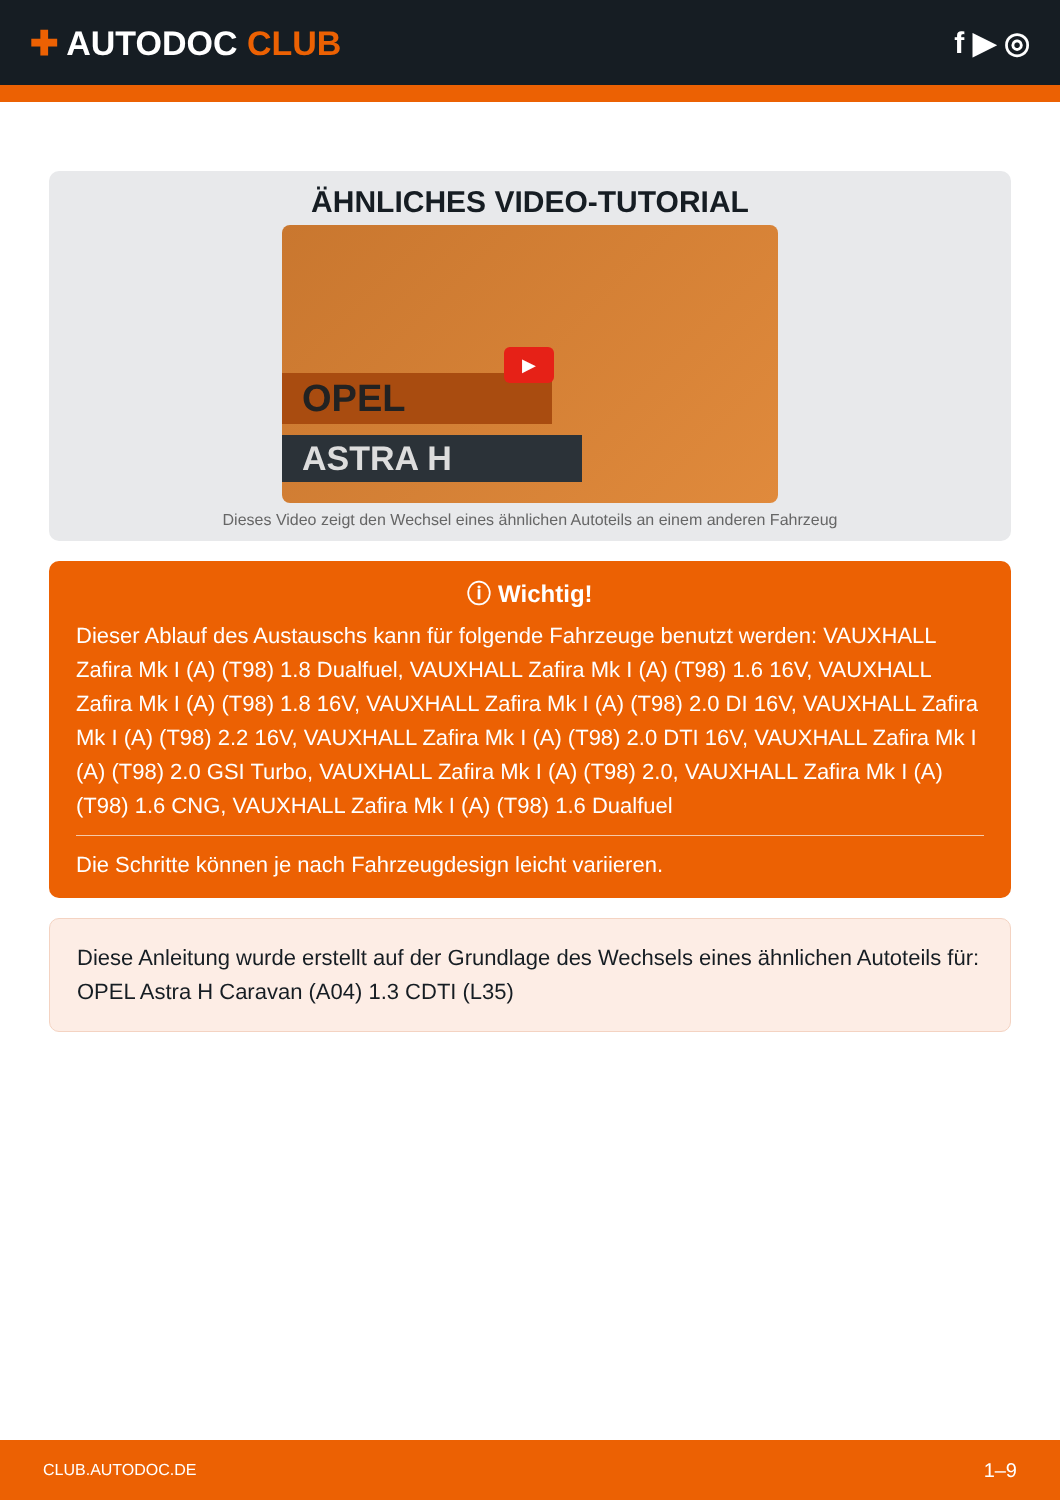✚ AUTODOC CLUB f ▶ ◎
ÄHNLICHES VIDEO-TUTORIAL
OPEL
ASTRA H
▶
Dieses Video zeigt den Wechsel eines ähnlichen Autoteils an einem anderen Fahrzeug
ⓘ Wichtig!
Dieser Ablauf des Austauschs kann für folgende Fahrzeuge benutzt werden: VAUXHALL Zafira Mk I (A) (T98) 1.8 Dualfuel, VAUXHALL Zafira Mk I (A) (T98) 1.6 16V, VAUXHALL Zafira Mk I (A) (T98) 1.8 16V, VAUXHALL Zafira Mk I (A) (T98) 2.0 DI 16V, VAUXHALL Zafira Mk I (A) (T98) 2.2 16V, VAUXHALL Zafira Mk I (A) (T98) 2.0 DTI 16V, VAUXHALL Zafira Mk I (A) (T98) 2.0 GSI Turbo, VAUXHALL Zafira Mk I (A) (T98) 2.0, VAUXHALL Zafira Mk I (A) (T98) 1.6 CNG, VAUXHALL Zafira Mk I (A) (T98) 1.6 Dualfuel
Die Schritte können je nach Fahrzeugdesign leicht variieren.
Diese Anleitung wurde erstellt auf der Grundlage des Wechsels eines ähnlichen Autoteils für: OPEL Astra H Caravan (A04) 1.3 CDTI (L35)
CLUB.AUTODOC.DE 1–9